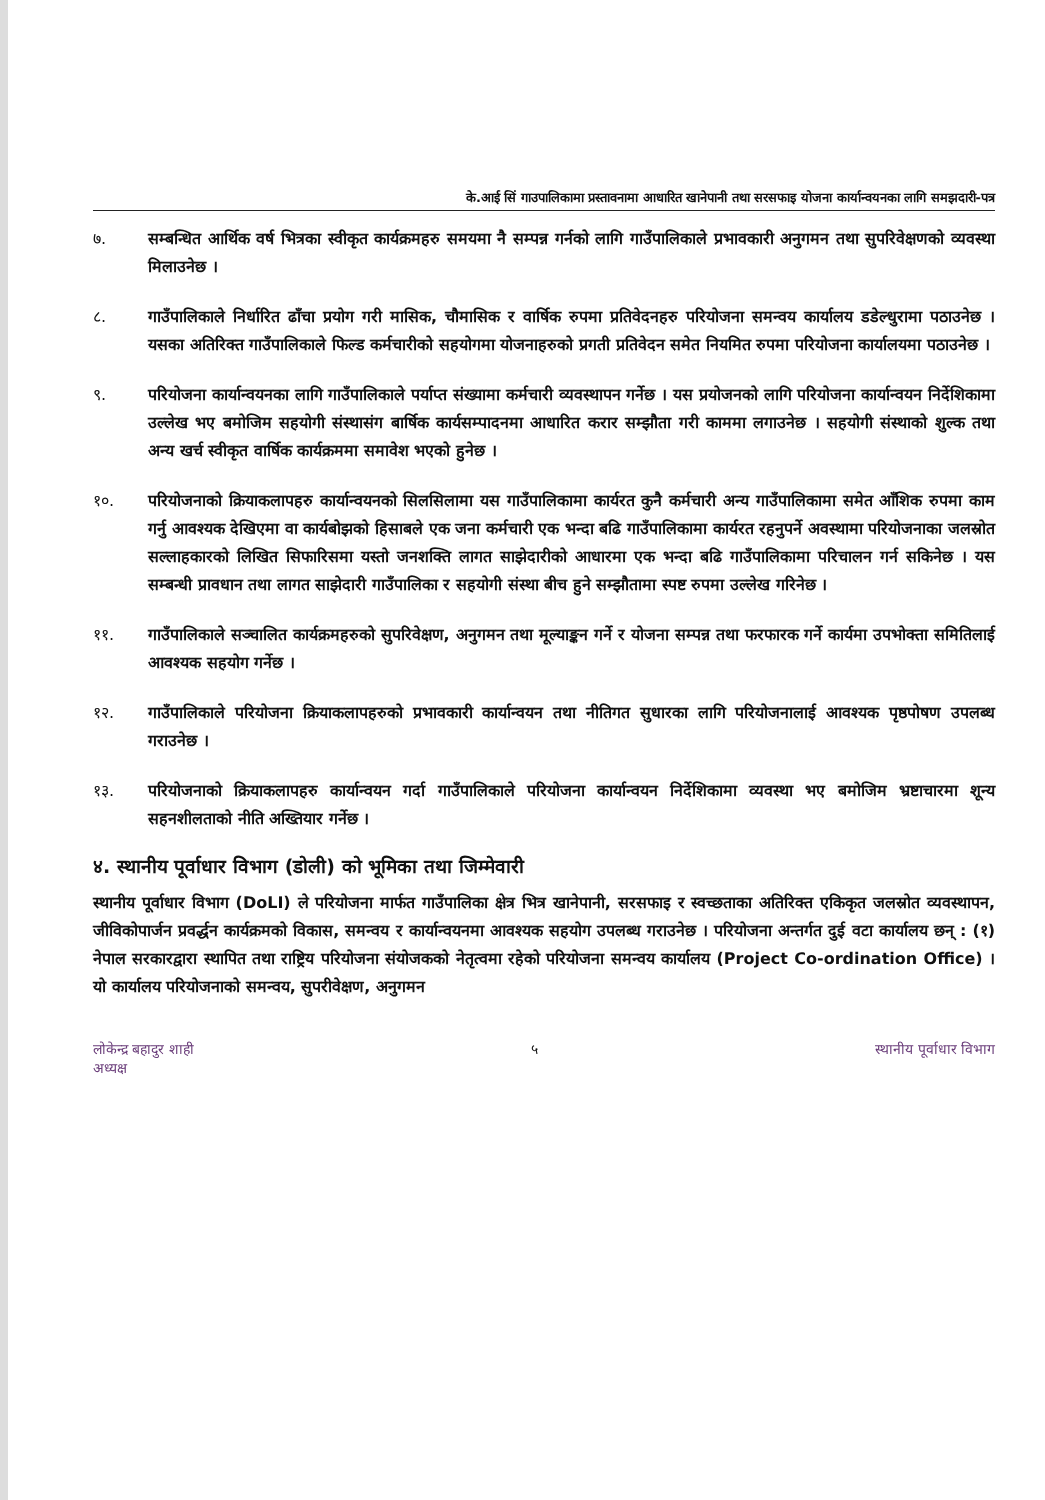के.आई सिं गाउपालिकामा प्रस्तावनामा आधारित खानेपानी तथा सरसफाइ योजना कार्यान्वयनका लागि समझदारी-पत्र
७. सम्बन्धित आर्थिक वर्ष भित्रका स्वीकृत कार्यक्रमहरु समयमा नै सम्पन्न गर्नको लागि गाउँपालिकाले प्रभावकारी अनुगमन तथा सुपरिवेक्षणको व्यवस्था मिलाउनेछ ।
८. गाउँपालिकाले निर्धारित ढाँचा प्रयोग गरी मासिक, चौमासिक र वार्षिक रुपमा प्रतिवेदनहरु परियोजना समन्वय कार्यालय डडेल्धुरामा पठाउनेछ । यसका अतिरिक्त गाउँपालिकाले फिल्ड कर्मचारीको सहयोगमा योजनाहरुको प्रगती प्रतिवेदन समेत नियमित रुपमा परियोजना कार्यालयमा पठाउनेछ ।
९. परियोजना कार्यान्वयनका लागि गाउँपालिकाले पर्याप्त संख्यामा कर्मचारी व्यवस्थापन गर्नेछ । यस प्रयोजनको लागि परियोजना कार्यान्वयन निर्देशिकामा उल्लेख भए बमोजिम सहयोगी संस्थासंग बार्षिक कार्यसम्पादनमा आधारित करार सम्झौता गरी काममा लगाउनेछ । सहयोगी संस्थाको शुल्क तथा अन्य खर्च स्वीकृत वार्षिक कार्यक्रममा समावेश भएको हुनेछ ।
१०. परियोजनाको क्रियाकलापहरु कार्यान्वयनको सिलसिलामा यस गाउँपालिकामा कार्यरत कुनै कर्मचारी अन्य गाउँपालिकामा समेत आँशिक रुपमा काम गर्नु आवश्यक देखिएमा वा कार्यबोझको हिसाबले एक जना कर्मचारी एक भन्दा बढि गाउँपालिकामा कार्यरत रहनुपर्ने अवस्थामा परियोजनाका जलस्रोत सल्लाहकारको लिखित सिफारिसमा यस्तो जनशक्ति लागत साझेदारीको आधारमा एक भन्दा बढि गाउँपालिकामा परिचालन गर्न सकिनेछ । यस सम्बन्धी प्रावधान तथा लागत साझेदारी गाउँपालिका र सहयोगी संस्था बीच हुने सम्झौतामा स्पष्ट रुपमा उल्लेख गरिनेछ ।
११. गाउँपालिकाले सञ्चालित कार्यक्रमहरुको सुपरिवेक्षण, अनुगमन तथा मूल्याङ्कन गर्ने र योजना सम्पन्न तथा फरफारक गर्ने कार्यमा उपभोक्ता समितिलाई आवश्यक सहयोग गर्नेछ ।
१२. गाउँपालिकाले परियोजना क्रियाकलापहरुको प्रभावकारी कार्यान्वयन तथा नीतिगत सुधारका लागि परियोजनालाई आवश्यक पृष्ठपोषण उपलब्ध गराउनेछ ।
१३. परियोजनाको क्रियाकलापहरु कार्यान्वयन गर्दा गाउँपालिकाले परियोजना कार्यान्वयन निर्देशिकामा व्यवस्था भए बमोजिम भ्रष्टाचारमा शून्य सहनशीलताको नीति अख्तियार गर्नेछ ।
४. स्थानीय पूर्वाधार विभाग (डोली) को भूमिका तथा जिम्मेवारी
स्थानीय पूर्वाधार विभाग (DoLI) ले परियोजना मार्फत गाउँपालिका क्षेत्र भित्र खानेपानी, सरसफाइ र स्वच्छताका अतिरिक्त एकिकृत जलस्रोत व्यवस्थापन, जीविकोपार्जन प्रवर्द्धन कार्यक्रमको विकास, समन्वय र कार्यान्वयनमा आवश्यक सहयोग उपलब्ध गराउनेछ । परियोजना अन्तर्गत दुई वटा कार्यालय छन् : (१) नेपाल सरकारद्वारा स्थापित तथा राष्ट्रिय परियोजना संयोजकको नेतृत्वमा रहेको परियोजना समन्वय कार्यालय (Project Co-ordination Office) । यो कार्यालय परियोजनाको समन्वय, सुपरीवेक्षण, अनुगमन
लोकेन्द्र बहादुर शाही
अध्यक्ष
५ स्थानीय पूर्वाधार विभाग